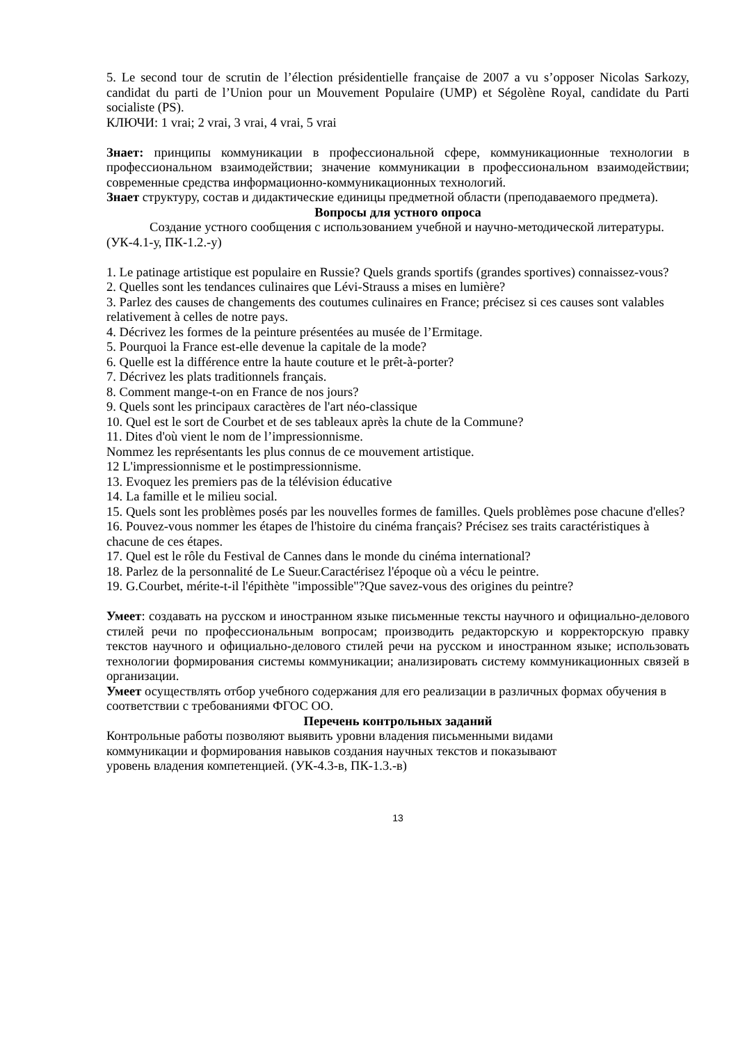5. Le second tour de scrutin de l’élection présidentielle française de 2007 a vu s’opposer Nicolas Sarkozy, candidat du parti de l’Union pour un Mouvement Populaire (UMP) et Ségolène Royal, candidate du Parti socialiste (PS).
КЛЮЧИ: 1 vrai; 2 vrai, 3 vrai, 4 vrai, 5 vrai
Знает: принципы коммуникации в профессиональной сфере, коммуникационные технологии в профессиональном взаимодействии; значение коммуникации в профессиональном взаимодействии; современные средства информационно-коммуникационных технологий.
Знает структуру, состав и дидактические единицы предметной области (преподаваемого предмета).
Вопросы для устного опроса
Создание устного сообщения с использованием учебной и научно-методической литературы. (УК-4.1-у, ПК-1.2.-у)
1. Le patinage artistique est populaire en Russie? Quels grands sportifs (grandes sportives) connaissez-vous?
2. Quelles sont les tendances culinaires que Lévi-Strauss a mises en lumière?
3. Parlez des causes de changements des coutumes culinaires en France; précisez si ces causes sont valables relativement à celles de notre pays.
4. Décrivez les formes de la peinture présentées au musée de l’Ermitage.
5. Pourquoi la France est-elle devenue la capitale de la mode?
6. Quelle est la différence entre la haute couture et le prêt-à-porter?
7. Décrivez les plats traditionnels français.
8. Comment mange-t-on en France de nos jours?
9. Quels sont les principaux caractères de l'art néo-classique
10. Quel est le sort de Courbet et de ses tableaux après la chute de la Commune?
11. Dites d'où vient le nom de l’impressionnisme.
Nommez les représentants les plus connus de ce mouvement artistique.
12 L'impressionnisme et le postimpressionnisme.
13. Evoquez les premiers pas de la télévision éducative
14. La famille et le milieu social.
15. Quels sont les problèmes posés par les nouvelles formes de familles. Quels problèmes pose chacune d'elles?
16. Pouvez-vous nommer les étapes de l'histoire du cinéma français? Précisez ses traits caractéristiques à chacune de ces étapes.
17. Quel est le rôle du Festival de Cannes dans le monde du cinéma international?
18. Parlez de la personnalité de Le Sueur.Caractérisez l'époque où a vécu le peintre.
19. G.Courbet, mérite-t-il l'épithète "impossible"?Que savez-vous des origines du peintre?
Умеет: создавать на русском и иностранном языке письменные тексты научного и официально-делового стилей речи по профессиональным вопросам; производить редакторскую и корректорскую правку текстов научного и официально-делового стилей речи на русском и иностранном языке; использовать технологии формирования системы коммуникации; анализировать систему коммуникационных связей в организации.
Умеет осуществлять отбор учебного содержания для его реализации в различных формах обучения в соответствии с требованиями ФГОС ОО.
Перечень контрольных заданий
Контрольные работы позволяют выявить уровни владения письменными видами
коммуникации и формирования навыков создания научных текстов и показывают
уровень владения компетенцией. (УК-4.3-в, ПК-1.3.-в)
13